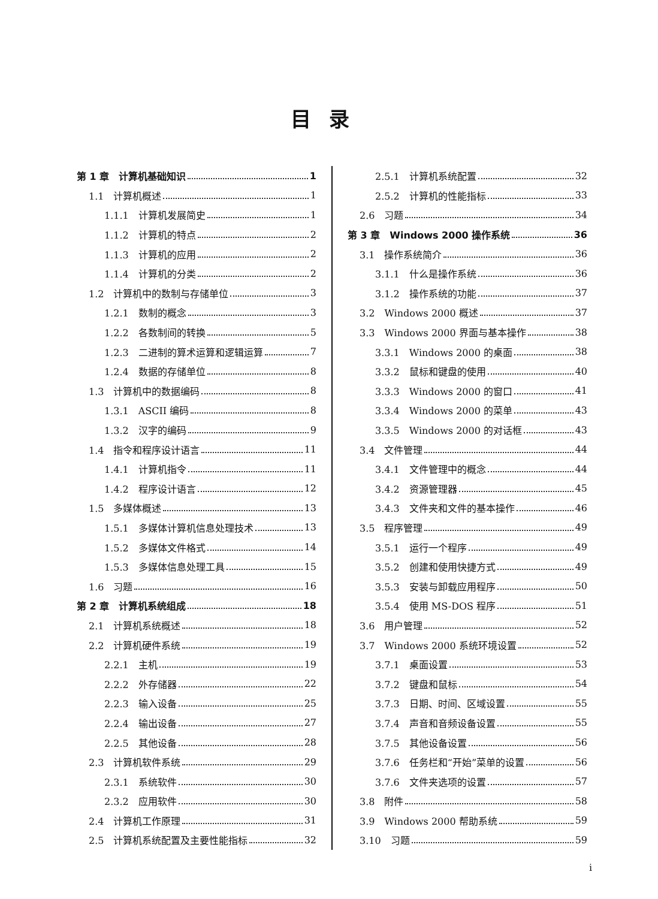目录
第 1 章　计算机基础知识 1
1.1　计算机概述 1
1.1.1　计算机发展简史 1
1.1.2　计算机的特点 2
1.1.3　计算机的应用 2
1.1.4　计算机的分类 2
1.2　计算机中的数制与存储单位 3
1.2.1　数制的概念 3
1.2.2　各数制间的转换 5
1.2.3　二进制的算术运算和逻辑运算 7
1.2.4　数据的存储单位 8
1.3　计算机中的数据编码 8
1.3.1　ASCII 编码 8
1.3.2　汉字的编码 9
1.4　指令和程序设计语言 11
1.4.1　计算机指令 11
1.4.2　程序设计语言 12
1.5　多媒体概述 13
1.5.1　多媒体计算机信息处理技术 13
1.5.2　多媒体文件格式 14
1.5.3　多媒体信息处理工具 15
1.6　习题 16
第 2 章　计算机系统组成 18
2.1　计算机系统概述 18
2.2　计算机硬件系统 19
2.2.1　主机 19
2.2.2　外存储器 22
2.2.3　输入设备 25
2.2.4　输出设备 27
2.2.5　其他设备 28
2.3　计算机软件系统 29
2.3.1　系统软件 30
2.3.2　应用软件 30
2.4　计算机工作原理 31
2.5　计算机系统配置及主要性能指标 32
2.5.1　计算机系统配置 32
2.5.2　计算机的性能指标 33
2.6　习题 34
第 3 章　Windows 2000 操作系统 36
3.1　操作系统简介 36
3.1.1　什么是操作系统 36
3.1.2　操作系统的功能 37
3.2　Windows 2000 概述 37
3.3　Windows 2000 界面与基本操作 38
3.3.1　Windows 2000 的桌面 38
3.3.2　鼠标和键盘的使用 40
3.3.3　Windows 2000 的窗口 41
3.3.4　Windows 2000 的菜单 43
3.3.5　Windows 2000 的对话框 43
3.4　文件管理 44
3.4.1　文件管理中的概念 44
3.4.2　资源管理器 45
3.4.3　文件夹和文件的基本操作 46
3.5　程序管理 49
3.5.1　运行一个程序 49
3.5.2　创建和使用快捷方式 49
3.5.3　安装与卸载应用程序 50
3.5.4　使用 MS-DOS 程序 51
3.6　用户管理 52
3.7　Windows 2000 系统环境设置 52
3.7.1　桌面设置 53
3.7.2　键盘和鼠标 54
3.7.3　日期、时间、区域设置 55
3.7.4　声音和音频设备设置 55
3.7.5　其他设备设置 56
3.7.6　任务栏和“开始”菜单的设置 56
3.7.6　文件夹选项的设置 57
3.8　附件 58
3.9　Windows 2000 帮助系统 59
3.10　习题 59
i